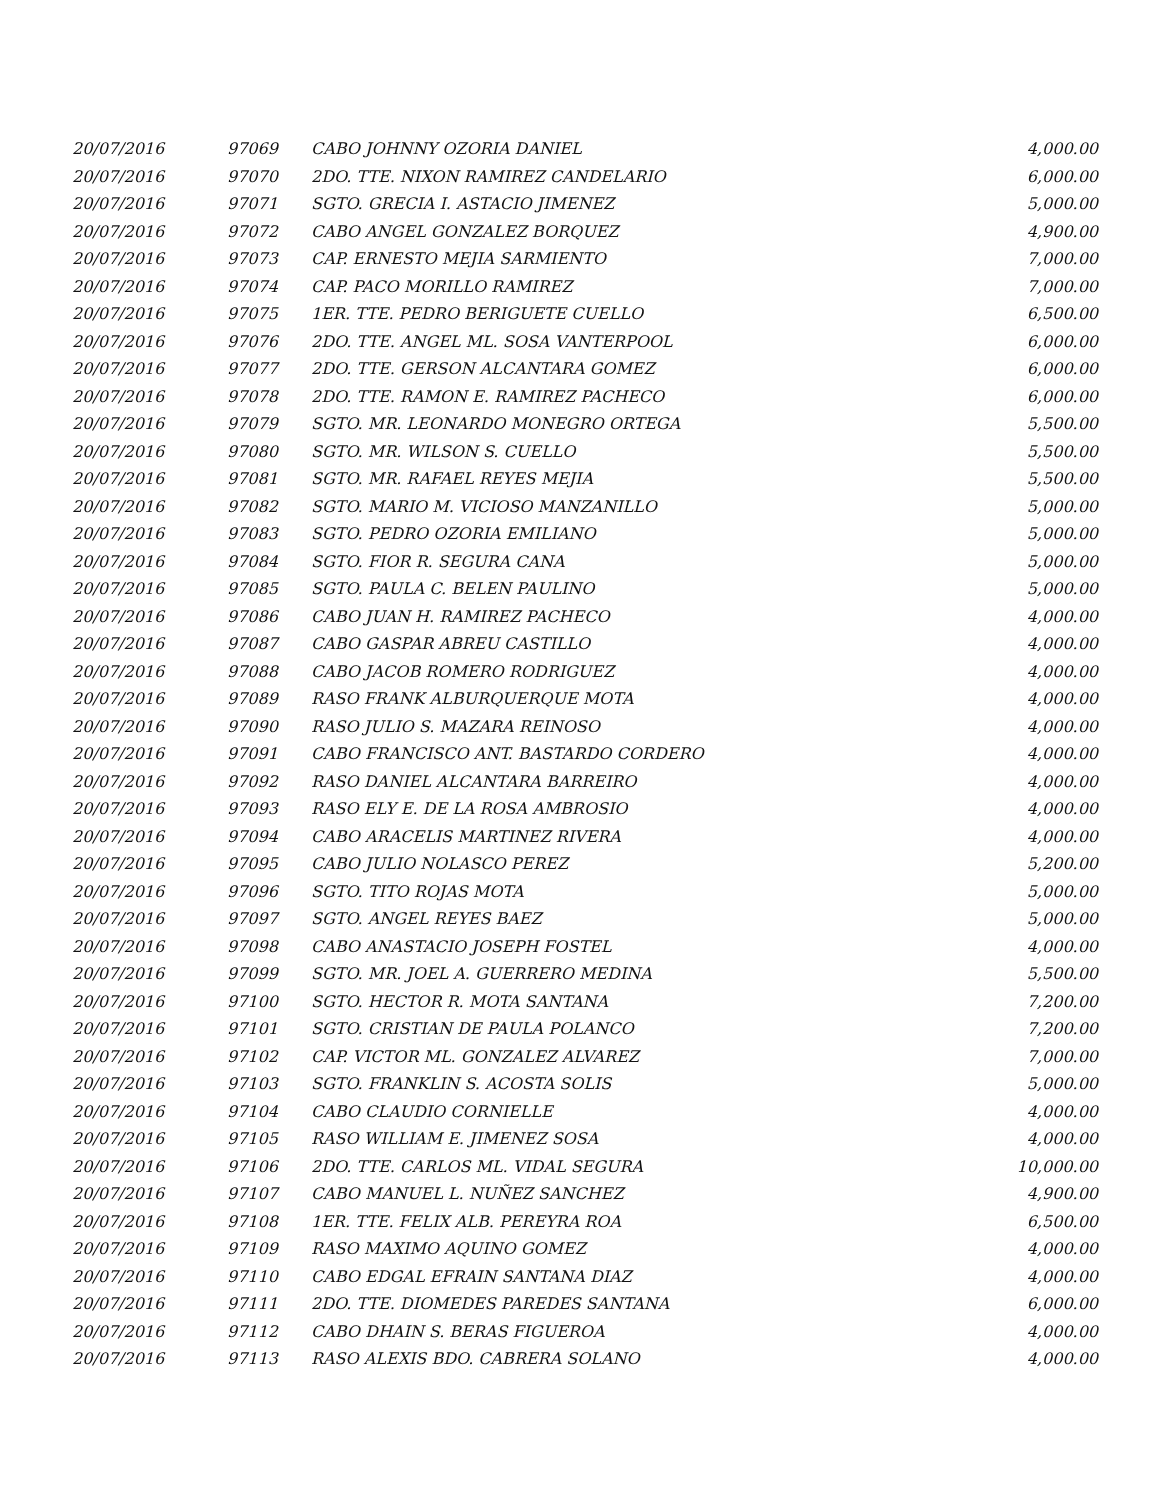| 20/07/2016 | 97069 | CABO JOHNNY OZORIA DANIEL | 4,000.00 |
| 20/07/2016 | 97070 | 2DO. TTE. NIXON RAMIREZ CANDELARIO | 6,000.00 |
| 20/07/2016 | 97071 | SGTO. GRECIA I. ASTACIO JIMENEZ | 5,000.00 |
| 20/07/2016 | 97072 | CABO ANGEL GONZALEZ BORQUEZ | 4,900.00 |
| 20/07/2016 | 97073 | CAP. ERNESTO MEJIA SARMIENTO | 7,000.00 |
| 20/07/2016 | 97074 | CAP. PACO MORILLO RAMIREZ | 7,000.00 |
| 20/07/2016 | 97075 | 1ER. TTE. PEDRO BERIGUETE CUELLO | 6,500.00 |
| 20/07/2016 | 97076 | 2DO. TTE. ANGEL ML. SOSA VANTERPOOL | 6,000.00 |
| 20/07/2016 | 97077 | 2DO. TTE. GERSON ALCANTARA GOMEZ | 6,000.00 |
| 20/07/2016 | 97078 | 2DO. TTE. RAMON E. RAMIREZ PACHECO | 6,000.00 |
| 20/07/2016 | 97079 | SGTO. MR. LEONARDO MONEGRO ORTEGA | 5,500.00 |
| 20/07/2016 | 97080 | SGTO. MR. WILSON S. CUELLO | 5,500.00 |
| 20/07/2016 | 97081 | SGTO. MR. RAFAEL REYES MEJIA | 5,500.00 |
| 20/07/2016 | 97082 | SGTO. MARIO M. VICIOSO MANZANILLO | 5,000.00 |
| 20/07/2016 | 97083 | SGTO. PEDRO OZORIA EMILIANO | 5,000.00 |
| 20/07/2016 | 97084 | SGTO. FIOR R. SEGURA CANA | 5,000.00 |
| 20/07/2016 | 97085 | SGTO. PAULA C. BELEN PAULINO | 5,000.00 |
| 20/07/2016 | 97086 | CABO JUAN H. RAMIREZ PACHECO | 4,000.00 |
| 20/07/2016 | 97087 | CABO GASPAR ABREU CASTILLO | 4,000.00 |
| 20/07/2016 | 97088 | CABO JACOB ROMERO RODRIGUEZ | 4,000.00 |
| 20/07/2016 | 97089 | RASO FRANK ALBURQUERQUE MOTA | 4,000.00 |
| 20/07/2016 | 97090 | RASO JULIO S. MAZARA REINOSO | 4,000.00 |
| 20/07/2016 | 97091 | CABO FRANCISCO ANT. BASTARDO CORDERO | 4,000.00 |
| 20/07/2016 | 97092 | RASO DANIEL ALCANTARA BARREIRO | 4,000.00 |
| 20/07/2016 | 97093 | RASO ELY E. DE LA ROSA AMBROSIO | 4,000.00 |
| 20/07/2016 | 97094 | CABO ARACELIS MARTINEZ RIVERA | 4,000.00 |
| 20/07/2016 | 97095 | CABO JULIO NOLASCO PEREZ | 5,200.00 |
| 20/07/2016 | 97096 | SGTO. TITO ROJAS MOTA | 5,000.00 |
| 20/07/2016 | 97097 | SGTO. ANGEL REYES BAEZ | 5,000.00 |
| 20/07/2016 | 97098 | CABO ANASTACIO JOSEPH FOSTEL | 4,000.00 |
| 20/07/2016 | 97099 | SGTO. MR. JOEL A. GUERRERO MEDINA | 5,500.00 |
| 20/07/2016 | 97100 | SGTO. HECTOR R. MOTA SANTANA | 7,200.00 |
| 20/07/2016 | 97101 | SGTO. CRISTIAN DE PAULA POLANCO | 7,200.00 |
| 20/07/2016 | 97102 | CAP. VICTOR ML. GONZALEZ ALVAREZ | 7,000.00 |
| 20/07/2016 | 97103 | SGTO. FRANKLIN S. ACOSTA SOLIS | 5,000.00 |
| 20/07/2016 | 97104 | CABO CLAUDIO CORNIELLE | 4,000.00 |
| 20/07/2016 | 97105 | RASO WILLIAM E. JIMENEZ SOSA | 4,000.00 |
| 20/07/2016 | 97106 | 2DO. TTE. CARLOS ML. VIDAL SEGURA | 10,000.00 |
| 20/07/2016 | 97107 | CABO MANUEL L. NUÑEZ SANCHEZ | 4,900.00 |
| 20/07/2016 | 97108 | 1ER. TTE. FELIX ALB. PEREYRA ROA | 6,500.00 |
| 20/07/2016 | 97109 | RASO MAXIMO AQUINO GOMEZ | 4,000.00 |
| 20/07/2016 | 97110 | CABO EDGAL EFRAIN SANTANA DIAZ | 4,000.00 |
| 20/07/2016 | 97111 | 2DO. TTE. DIOMEDES PAREDES SANTANA | 6,000.00 |
| 20/07/2016 | 97112 | CABO DHAIN S. BERAS FIGUEROA | 4,000.00 |
| 20/07/2016 | 97113 | RASO ALEXIS BDO. CABRERA SOLANO | 4,000.00 |